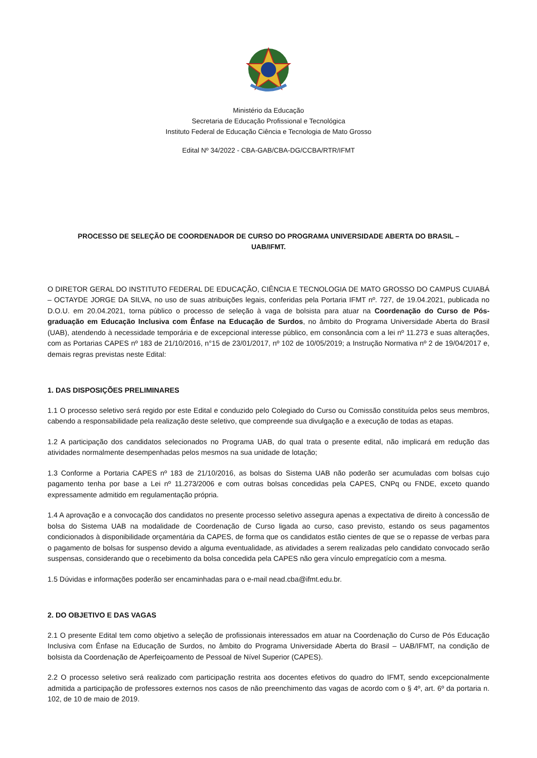Ministério da Educação
Secretaria de Educação Profissional e Tecnológica
Instituto Federal de Educação Ciência e Tecnologia de Mato Grosso
Edital Nº 34/2022 - CBA-GAB/CBA-DG/CCBA/RTR/IFMT
PROCESSO DE SELEÇÃO DE COORDENADOR DE CURSO DO PROGRAMA UNIVERSIDADE ABERTA DO BRASIL –
UAB/IFMT.
O DIRETOR GERAL DO INSTITUTO FEDERAL DE EDUCAÇÃO, CIÊNCIA E TECNOLOGIA DE MATO GROSSO DO CAMPUS CUIABÁ – OCTAYDE JORGE DA SILVA, no uso de suas atribuições legais, conferidas pela Portaria IFMT nº. 727, de 19.04.2021, publicada no D.O.U. em 20.04.2021, torna público o processo de seleção à vaga de bolsista para atuar na Coordenação do Curso de Pós-graduação em Educação Inclusiva com Ênfase na Educação de Surdos, no âmbito do Programa Universidade Aberta do Brasil (UAB), atendendo à necessidade temporária e de excepcional interesse público, em consonância com a lei nº 11.273 e suas alterações, com as Portarias CAPES nº 183 de 21/10/2016, n°15 de 23/01/2017, nº 102 de 10/05/2019; a Instrução Normativa nº 2 de 19/04/2017 e, demais regras previstas neste Edital:
1. DAS DISPOSIÇÕES PRELIMINARES
1.1 O processo seletivo será regido por este Edital e conduzido pelo Colegiado do Curso ou Comissão constituída pelos seus membros, cabendo a responsabilidade pela realização deste seletivo, que compreende sua divulgação e a execução de todas as etapas.
1.2 A participação dos candidatos selecionados no Programa UAB, do qual trata o presente edital, não implicará em redução das atividades normalmente desempenhadas pelos mesmos na sua unidade de lotação;
1.3 Conforme a Portaria CAPES nº 183 de 21/10/2016, as bolsas do Sistema UAB não poderão ser acumuladas com bolsas cujo pagamento tenha por base a Lei nº 11.273/2006 e com outras bolsas concedidas pela CAPES, CNPq ou FNDE, exceto quando expressamente admitido em regulamentação própria.
1.4 A aprovação e a convocação dos candidatos no presente processo seletivo assegura apenas a expectativa de direito à concessão de bolsa do Sistema UAB na modalidade de Coordenação de Curso ligada ao curso, caso previsto, estando os seus pagamentos condicionados à disponibilidade orçamentária da CAPES, de forma que os candidatos estão cientes de que se o repasse de verbas para o pagamento de bolsas for suspenso devido a alguma eventualidade, as atividades a serem realizadas pelo candidato convocado serão suspensas, considerando que o recebimento da bolsa concedida pela CAPES não gera vínculo empregatício com a mesma.
1.5 Dúvidas e informações poderão ser encaminhadas para o e-mail nead.cba@ifmt.edu.br.
2. DO OBJETIVO E DAS VAGAS
2.1 O presente Edital tem como objetivo a seleção de profissionais interessados em atuar na Coordenação do Curso de Pós Educação Inclusiva com Ênfase na Educação de Surdos, no âmbito do Programa Universidade Aberta do Brasil – UAB/IFMT, na condição de bolsista da Coordenação de Aperfeiçoamento de Pessoal de Nível Superior (CAPES).
2.2 O processo seletivo será realizado com participação restrita aos docentes efetivos do quadro do IFMT, sendo excepcionalmente admitida a participação de professores externos nos casos de não preenchimento das vagas de acordo com o § 4º, art. 6º da portaria n. 102, de 10 de maio de 2019.